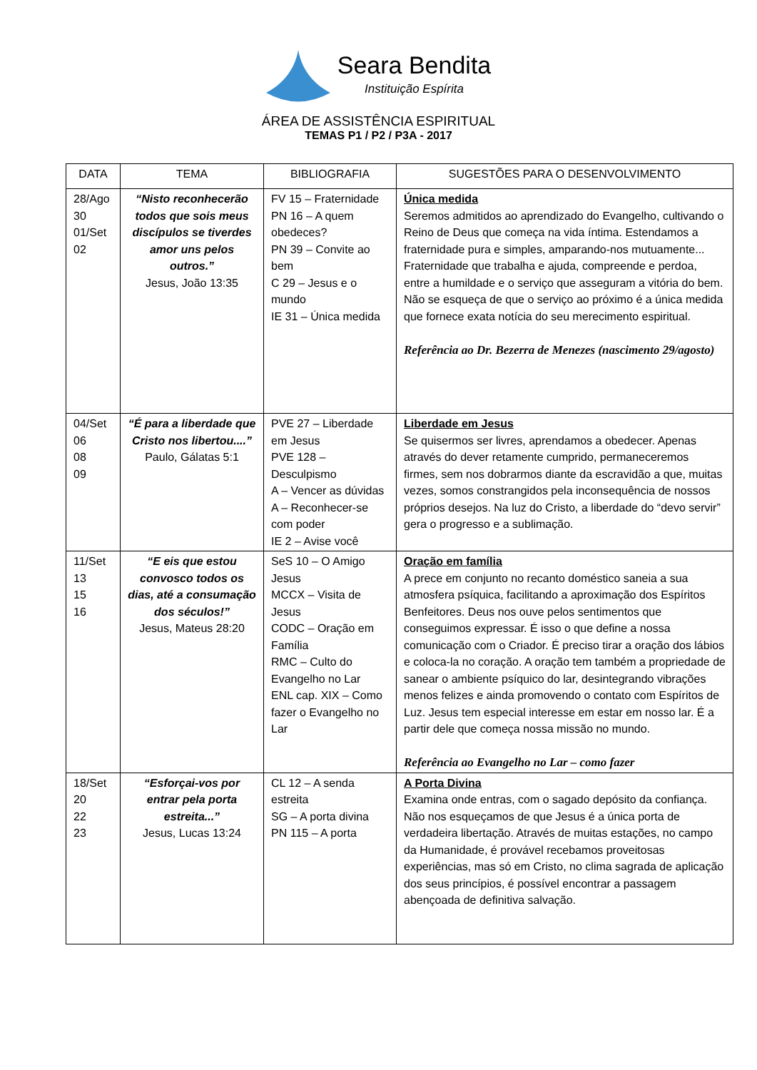Seara Bendita
Instituição Espírita
ÁREA DE ASSISTÊNCIA ESPIRITUAL
TEMAS P1 / P2 / P3A - 2017
| DATA | TEMA | BIBLIOGRAFIA | SUGESTÕES PARA O DESENVOLVIMENTO |
| --- | --- | --- | --- |
| 28/Ago 30 01/Set 02 | “Nisto reconhecerão todos que sois meus discípulos se tiverdes amor uns pelos outros.” Jesus, João 13:35 | FV 15 – Fraternidade PN 16 – A quem obedeces? PN 39 – Convite ao bem C 29 – Jesus e o mundo IE 31 – Única medida | Única medida Seremos admitidos ao aprendizado do Evangelho, cultivando o Reino de Deus que começa na vida íntima. Estendamos a fraternidade pura e simples, amparando-nos mutuamente... Fraternidade que trabalha e ajuda, compreende e perdoa, entre a humildade e o serviço que asseguram a vitória do bem. Não se esqueça de que o serviço ao próximo é a única medida que fornece exata notícia do seu merecimento espiritual. Referência ao Dr. Bezerra de Menezes (nascimento 29/agosto) |
| 04/Set 06 08 09 | “É para a liberdade que Cristo nos libertou....” Paulo, Gálatas 5:1 | PVE 27 – Liberdade em Jesus PVE 128 – Desculpismo A – Vencer as dúvidas A – Reconhecer-se com poder IE 2 – Avise você | Liberdade em Jesus Se quisermos ser livres, aprendamos a obedecer. Apenas através do dever retamente cumprido, permaneceremos firmes, sem nos dobrarmos diante da escravidão a que, muitas vezes, somos constrangidos pela inconsequência de nossos próprios desejos. Na luz do Cristo, a liberdade do “devo servir” gera o progresso e a sublimação. |
| 11/Set 13 15 16 | “E eis que estou convosco todos os dias, até a consumação dos séculos!” Jesus, Mateus 28:20 | SeS 10 – O Amigo Jesus MCCX – Visita de Jesus CODC – Oração em Família RMC – Culto do Evangelho no Lar ENL cap. XIX – Como fazer o Evangelho no Lar | Oração em família A prece em conjunto no recanto doméstico saneia a sua atmosfera psíquica, facilitando a aproximação dos Espíritos Benfeitores. Deus nos ouve pelos sentimentos que conseguimos expressar. É isso o que define a nossa comunicação com o Criador. É preciso tirar a oração dos lábios e coloca-la no coração. A oração tem também a propriedade de sanear o ambiente psíquico do lar, desintegrando vibrações menos felizes e ainda promovendo o contato com Espíritos de Luz. Jesus tem especial interesse em estar em nosso lar. É a partir dele que começa nossa missão no mundo. Referência ao Evangelho no Lar – como fazer |
| 18/Set 20 22 23 | “Esforçai-vos por entrar pela porta estreita...” Jesus, Lucas 13:24 | CL 12 – A senda estreita SG – A porta divina PN 115 – A porta | A Porta Divina Examina onde entras, com o sagado depósito da confiança. Não nos esqueçamos de que Jesus é a única porta de verdadeira libertação. Através de muitas estações, no campo da Humanidade, é provável recebamos proveitosas experiências, mas só em Cristo, no clima sagrada de aplicação dos seus princípios, é possível encontrar a passagem abençoada de definitiva salvação. |